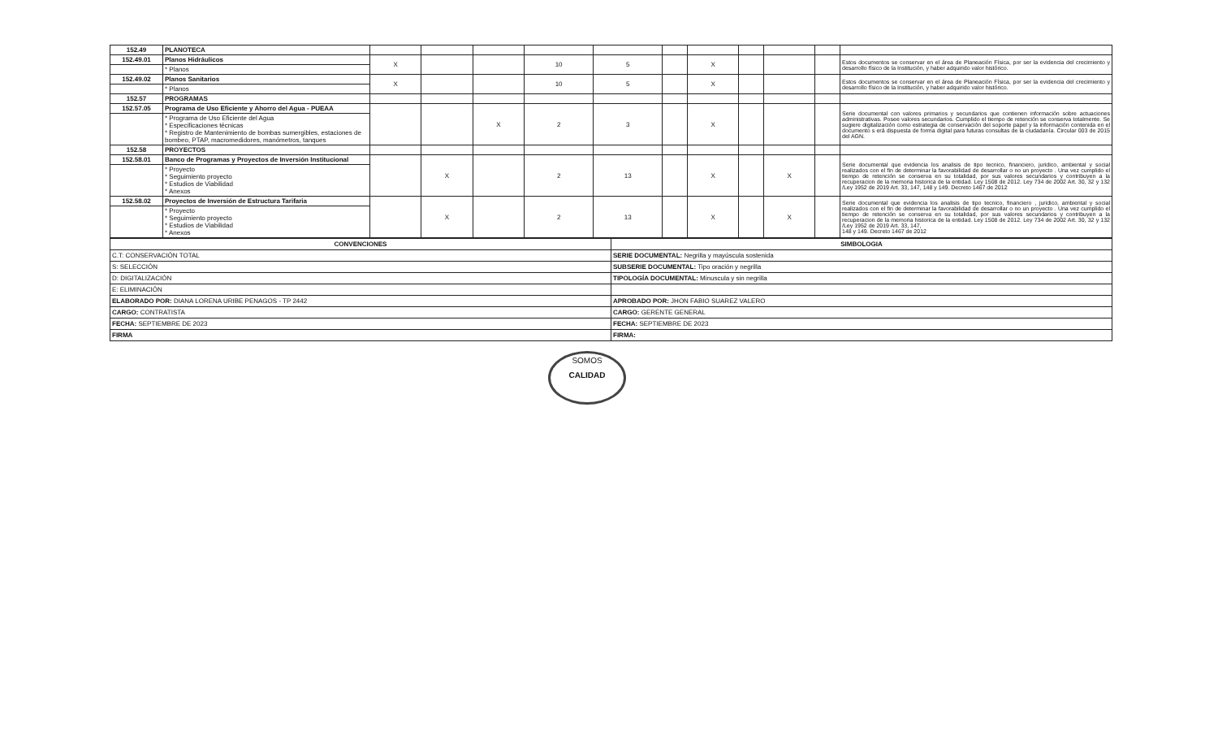| 152.49 | PLANOTECA | | | | | | | | | | | |
| 152.49.01 | Planos Hidráulicos | X | | | 10 | 5 | | X | | | | Estos documentos se conservar en el área de Planeación Física, por ser la evidencia del crecimiento y desarrollo físico de la Institución, y haber adquirido valor histórico. |
| | * Planos | | | | | | | | | | | |
| 152.49.02 | Planos Sanitarios | X | | | 10 | 5 | | X | | | | Estos documentos se conservar en el área de Planeación Física, por ser la evidencia del crecimiento y desarrollo físico de la Institución, y haber adquirido valor histórico. |
| | * Planos | | | | | | | | | | | |
| 152.57 | PROGRAMAS | | | | | | | | | | | |
| 152.57.05 | Programa de Uso Eficiente y Ahorro del Agua - PUEAA | | | X | 2 | 3 | | X | | | | Serie documental con valores primarios y secundarios que contienen información sobre actuaciones administrativas. Posee valores secundarios. Cumplido el tiempo de retención se conserva totalmente. Se sugiere digitalización como estrategia de conservación del soporte papel y la información contenida en el documento s erá dispuesta de forma digital para futuras consultas de la ciudadanía. Circular 003 de 2015 del AGN. |
| | * Programa de Uso Eficiente del Agua * Especificaciones técnicas * Registro de Mantenimiento de bombas sumergibles, estaciones de bombeo, PTAP, macromedidores, manómetros, tanques | | | | | | | | | | | |
| 152.58 | PROYECTOS | | | | | | | | | | | |
| 152.58.01 | Banco de Programas y Proyectos de Inversión Institucional | | X | | 2 | 13 | | X | | X | | Serie documental que evidencia los analisis de tipo tecnico, financiero, juridico, ambiental y social realizados con el fin de determinar la favorabilidad de desarrollar o no un proyecto . Una vez cumplido el tiempo de retención se conserva en su totalidad, por sus valores secundarios y contribuyen a la recuperacion de la memoria historica de la entidad. Ley 1508 de 2012. Ley 734 de 2002 Art. 30, 32 y 132 /Ley 1952 de 2019 Art. 33, 147, 148 y 149. Decreto 1467 de 2012 |
| | * Proyecto * Seguimiento proyecto * Estudios de Viabilidad * Anexos | | | | | | | | | | | |
| 152.58.02 | Proyectos de Inversión de Estructura Tarifaria | | X | | 2 | 13 | | X | | X | | Serie documental que evidencia los analisis de tipo tecnico, financiero , juridico, ambiental y social realizados con el fin de determinar la favorabilidad de desarrollar o no un proyecto . Una vez cumplido el tiempo de retención se conserva en su totalidad, por sus valores secundarios y contribuyen a la recuperacion de la memoria historica de la entidad. Ley 1508 de 2012. Ley 734 de 2002 Art. 30, 32 y 132 /Ley 1952 de 2019 Art. 33, 147, 148 y 149. Decreto 1467 de 2012 |
| | * Proyecto * Seguimiento proyecto * Estudios de Viabilidad * Anexos | | | | | | | | | | | |
| CONVENCIONES | SIMBOLOGIA |
| C.T: CONSERVACIÓN TOTAL | SERIE DOCUMENTAL: Negrilla y mayúscula sostenida |
| S: SELECCIÓN | SUBSERIE DOCUMENTAL: Tipo oración y negrilla |
| D: DIGITALIZACIÓN | TIPOLOGÍA DOCUMENTAL: Minuscula y sin negrilla |
| E: ELIMINACIÓN | |
| ELABORADO POR: DIANA LORENA URIBE PENAGOS - TP 2442 | APROBADO POR: JHON FABIO SUAREZ VALERO |
| CARGO: CONTRATISTA | CARGO: GERENTE GENERAL |
| FECHA: SEPTIEMBRE DE 2023 | FECHA: SEPTIEMBRE DE 2023 |
| FIRMA | FIRMA: |
SOMOS
CALIDAD